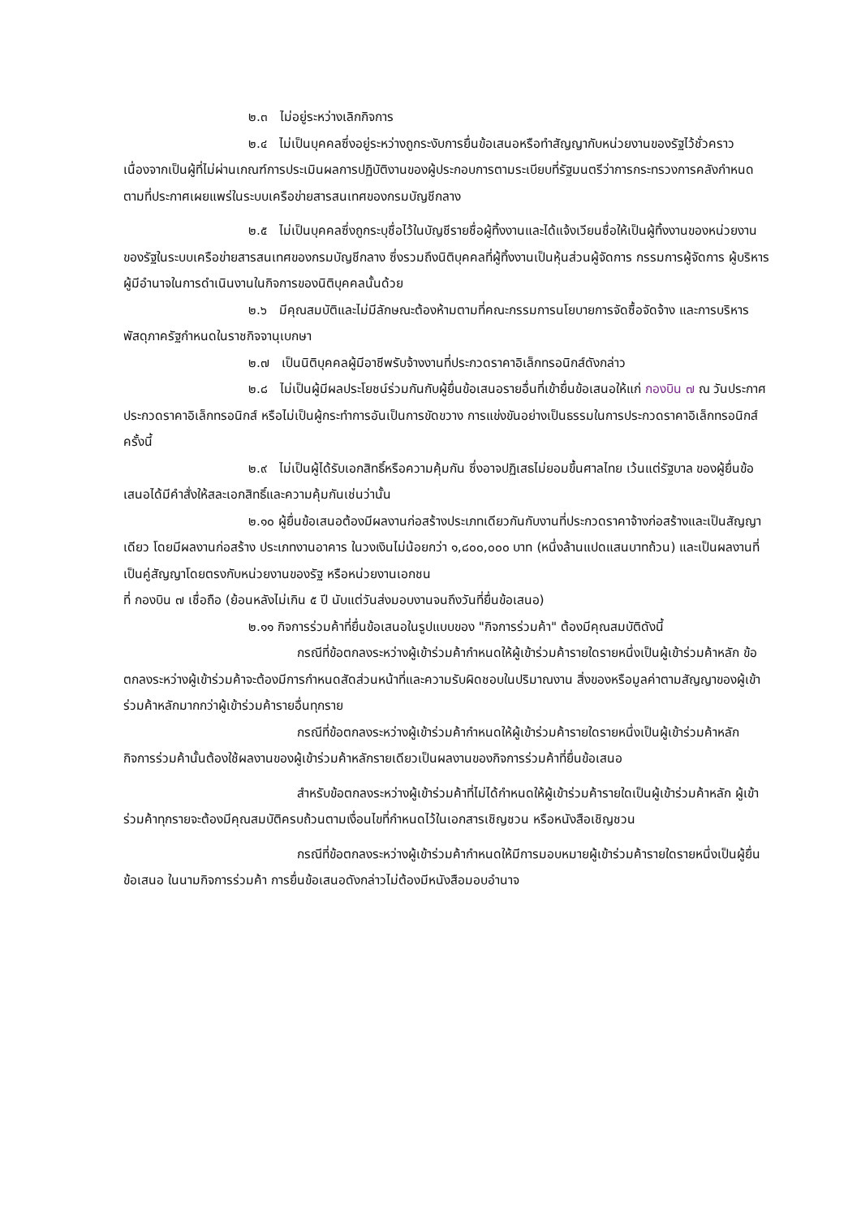๒.๓ ไม่อยู่ระหว่างเลิกกิจการ
๒.๔ ไม่เป็นบุคคลซึ่งอยู่ระหว่างถูกระงับการยื่นข้อเสนอหรือทำสัญญากับหน่วยงานของรัฐไว้ชั่วคราว เนื่องจากเป็นผู้ที่ไม่ผ่านเกณฑ์การประเมินผลการปฏิบัติงานของผู้ประกอบการตามระเบียบที่รัฐมนตรีว่าการกระทรวงการคลังกำหนดตามที่ประกาศเผยแพร่ในระบบเครือข่ายสารสนเทศของกรมบัญชีกลาง
๒.๕ ไม่เป็นบุคคลซึ่งถูกระบุชื่อไว้ในบัญชีรายชื่อผู้ทิ้งงานและได้แจ้งเวียนชื่อให้เป็นผู้ทิ้งงานของหน่วยงานของรัฐในระบบเครือข่ายสารสนเทศของกรมบัญชีกลาง ซึ่งรวมถึงนิติบุคคลที่ผู้ทิ้งงานเป็นหุ้นส่วนผู้จัดการ กรรมการผู้จัดการ ผู้บริหาร ผู้มีอำนาจในการดำเนินงานในกิจการของนิติบุคคลนั้นด้วย
๒.๖ มีคุณสมบัติและไม่มีลักษณะต้องห้ามตามที่คณะกรรมการนโยบายการจัดซื้อจัดจ้าง และการบริหารพัสดุภาครัฐกำหนดในราชกิจจานุเบกษา
๒.๗ เป็นนิติบุคคลผู้มีอาชีพรับจ้างงานที่ประกวดราคาอิเล็กทรอนิกส์ดังกล่าว
๒.๘ ไม่เป็นผู้มีผลประโยชน์ร่วมกันกับผู้ยื่นข้อเสนอรายอื่นที่เข้ายื่นข้อเสนอให้แก่ กองบิน ๗ ณ วันประกาศประกวดราคาอิเล็กทรอนิกส์ หรือไม่เป็นผู้กระทำการอันเป็นการขัดขวาง การแข่งขันอย่างเป็นธรรมในการประกวดราคาอิเล็กทรอนิกส์ครั้งนี้
๒.๙ ไม่เป็นผู้ได้รับเอกสิทธิ์หรือความคุ้มกัน ซึ่งอาจปฏิเสธไม่ยอมขึ้นศาลไทย เว้นแต่รัฐบาล ของผู้ยื่นข้อเสนอได้มีคำสั่งให้สละเอกสิทธิ์และความคุ้มกันเช่นว่านั้น
๒.๑๐ ผู้ยื่นข้อเสนอต้องมีผลงานก่อสร้างประเภทเดียวกันกับงานที่ประกวดราคาจ้างก่อสร้างและเป็นสัญญาเดียว โดยมีผลงานก่อสร้าง ประเภทงานอาคาร ในวงเงินไม่น้อยกว่า ๑,๘๐๐,๐๐๐ บาท (หนึ่งล้านแปดแสนบาทถ้วน) และเป็นผลงานที่เป็นคู่สัญญาโดยตรงกับหน่วยงานของรัฐ หรือหน่วยงานเอกชน
ที่ กองบิน ๗ เชื่อถือ (ย้อนหลังไม่เกิน ๕ ปี นับแต่วันส่งมอบงานจนถึงวันที่ยื่นข้อเสนอ)
๒.๑๑ กิจการร่วมค้าที่ยื่นข้อเสนอในรูปแบบของ "กิจการร่วมค้า" ต้องมีคุณสมบัติดังนี้
กรณีที่ข้อตกลงระหว่างผู้เข้าร่วมค้ากำหนดให้ผู้เข้าร่วมค้ารายใดรายหนึ่งเป็นผู้เข้าร่วมค้าหลัก ข้อตกลงระหว่างผู้เข้าร่วมค้าจะต้องมีการกำหนดสัดส่วนหน้าที่และความรับผิดชอบในปริมาณงาน สิ่งของหรือมูลค่าตามสัญญาของผู้เข้าร่วมค้าหลักมากกว่าผู้เข้าร่วมค้ารายอื่นทุกราย
กรณีที่ข้อตกลงระหว่างผู้เข้าร่วมค้ากำหนดให้ผู้เข้าร่วมค้ารายใดรายหนึ่งเป็นผู้เข้าร่วมค้าหลัก กิจการร่วมค้านั้นต้องใช้ผลงานของผู้เข้าร่วมค้าหลักรายเดียวเป็นผลงานของกิจการร่วมค้าที่ยื่นข้อเสนอ
สำหรับข้อตกลงระหว่างผู้เข้าร่วมค้าที่ไม่ได้กำหนดให้ผู้เข้าร่วมค้ารายใดเป็นผู้เข้าร่วมค้าหลัก ผู้เข้าร่วมค้าทุกรายจะต้องมีคุณสมบัติครบถ้วนตามเงื่อนไขที่กำหนดไว้ในเอกสารเชิญชวน หรือหนังสือเชิญชวน
กรณีที่ข้อตกลงระหว่างผู้เข้าร่วมค้ากำหนดให้มีการมอบหมายผู้เข้าร่วมค้ารายใดรายหนึ่งเป็นผู้ยื่นข้อเสนอ ในนามกิจการร่วมค้า การยื่นข้อเสนอดังกล่าวไม่ต้องมีหนังสือมอบอำนาจ